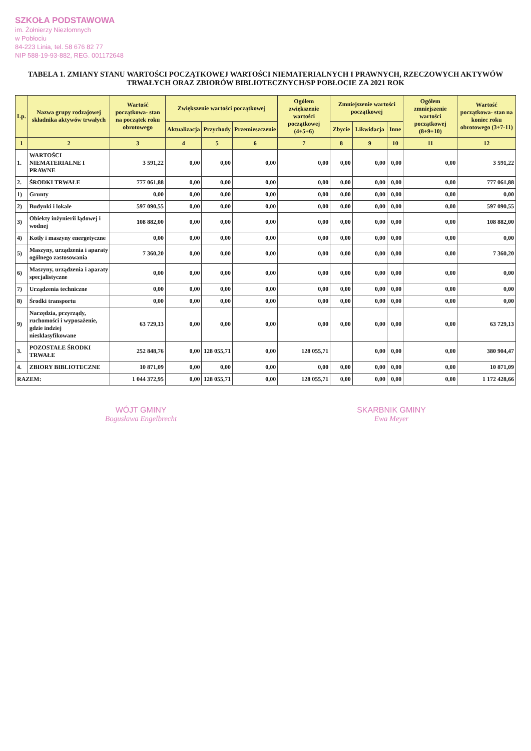SZKOŁA PODSTAWOWA
im. Żołnierzy Niezłomnych
w Pobłociu
84-223 Linia, tel. 58 676 82 77
NIP 588-19-93-882, REG. 001172648
TABELA 1. ZMIANY STANU WARTOŚCI POCZĄTKOWEJ WARTOŚCI NIEMATERIALNYCH I PRAWNYCH, RZECZOWYCH AKTYWÓW TRWAŁYCH ORAZ ZBIORÓW BIBLIOTECZNYCH/SP POBŁOCIE ZA 2021 ROK
| Lp. | Nazwa grupy rodzajowej składnika aktywów trwałych | Wartość początkowa- stan na początek roku obrotowego | Zwiększenie wartości początkowej | | | Ogółem zwiększenie wartości początkowej (4+5+6) | Zmniejszenie wartości początkowej | | | Ogółem zmniejszenie wartości początkowej (8+9+10) | Wartość początkowa- stan na koniec roku obrotowego (3+7-11) |
| --- | --- | --- | --- | --- | --- | --- | --- | --- | --- | --- | --- |
| | | | Aktualizacja | Przychody | Przemieszczenie | | Zbycie | Likwidacja | Inne | | |
| 1 | 2 | 3 | 4 | 5 | 6 | 7 | 8 | 9 | 10 | 11 | 12 |
| 1. | WARTOŚCI NIEMATERIALNE I PRAWNE | 3 591,22 | 0,00 | 0,00 | 0,00 | 0,00 | 0,00 | 0,00 | 0,00 | 0,00 | 3 591,22 |
| 2. | ŚRODKI TRWAŁE | 777 061,88 | 0,00 | 0,00 | 0,00 | 0,00 | 0,00 | 0,00 | 0,00 | 0,00 | 777 061,88 |
| 1) | Grunty | 0,00 | 0,00 | 0,00 | 0,00 | 0,00 | 0,00 | 0,00 | 0,00 | 0,00 | 0,00 |
| 2) | Budynki i lokale | 597 090,55 | 0,00 | 0,00 | 0,00 | 0,00 | 0,00 | 0,00 | 0,00 | 0,00 | 597 090,55 |
| 3) | Obiekty inżynierii lądowej i wodnej | 108 882,00 | 0,00 | 0,00 | 0,00 | 0,00 | 0,00 | 0,00 | 0,00 | 0,00 | 108 882,00 |
| 4) | Kotły i maszyny energetyczne | 0,00 | 0,00 | 0,00 | 0,00 | 0,00 | 0,00 | 0,00 | 0,00 | 0,00 | 0,00 |
| 5) | Maszyny, urządzenia i aparaty ogólnego zastosowania | 7 360,20 | 0,00 | 0,00 | 0,00 | 0,00 | 0,00 | 0,00 | 0,00 | 0,00 | 7 360,20 |
| 6) | Maszyny, urządzenia i aparaty specjalistyczne | 0,00 | 0,00 | 0,00 | 0,00 | 0,00 | 0,00 | 0,00 | 0,00 | 0,00 | 0,00 |
| 7) | Urządzenia techniczne | 0,00 | 0,00 | 0,00 | 0,00 | 0,00 | 0,00 | 0,00 | 0,00 | 0,00 | 0,00 |
| 8) | Środki transportu | 0,00 | 0,00 | 0,00 | 0,00 | 0,00 | 0,00 | 0,00 | 0,00 | 0,00 | 0,00 |
| 9) | Narzędzia, przyrządy, ruchomości i wyposażenie, gdzie indziej niesklasyfikowane | 63 729,13 | 0,00 | 0,00 | 0,00 | 0,00 | 0,00 | 0,00 | 0,00 | 0,00 | 63 729,13 |
| 3. | POZOSTAŁE ŚRODKI TRWAŁE | 252 848,76 | 0,00 | 128 055,71 | 0,00 | 128 055,71 | | 0,00 | 0,00 | 0,00 | 380 904,47 |
| 4. | ZBIORY BIBLIOTECZNE | 10 871,09 | 0,00 | 0,00 | 0,00 | 0,00 | 0,00 | 0,00 | 0,00 | 0,00 | 10 871,09 |
| RAZEM: | | 1 044 372,95 | 0,00 | 128 055,71 | 0,00 | 128 055,71 | 0,00 | 0,00 | 0,00 | 0,00 | 1 172 428,66 |
WÓJT GMINY
Bogusława Engelbrecht
SKARBNIK GMINY
Ewa Meyer